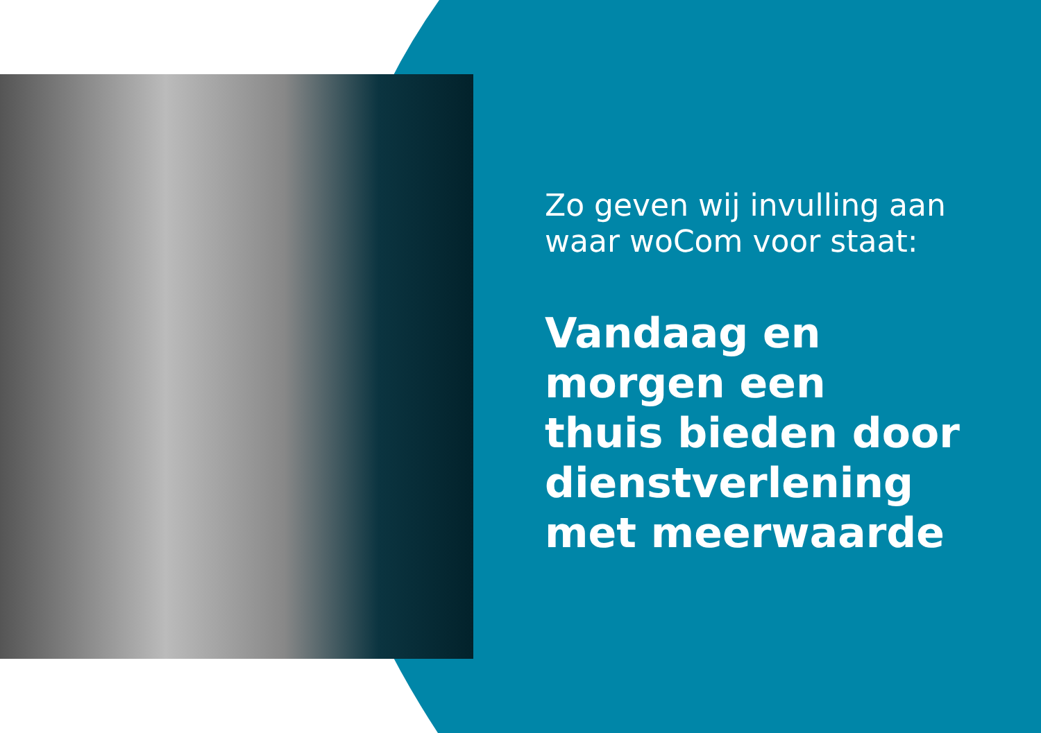Zo geven wij invulling aan waar woCom voor staat:
Vandaag en
morgen een
thuis bieden door
dienstverlening
met meerwaarde